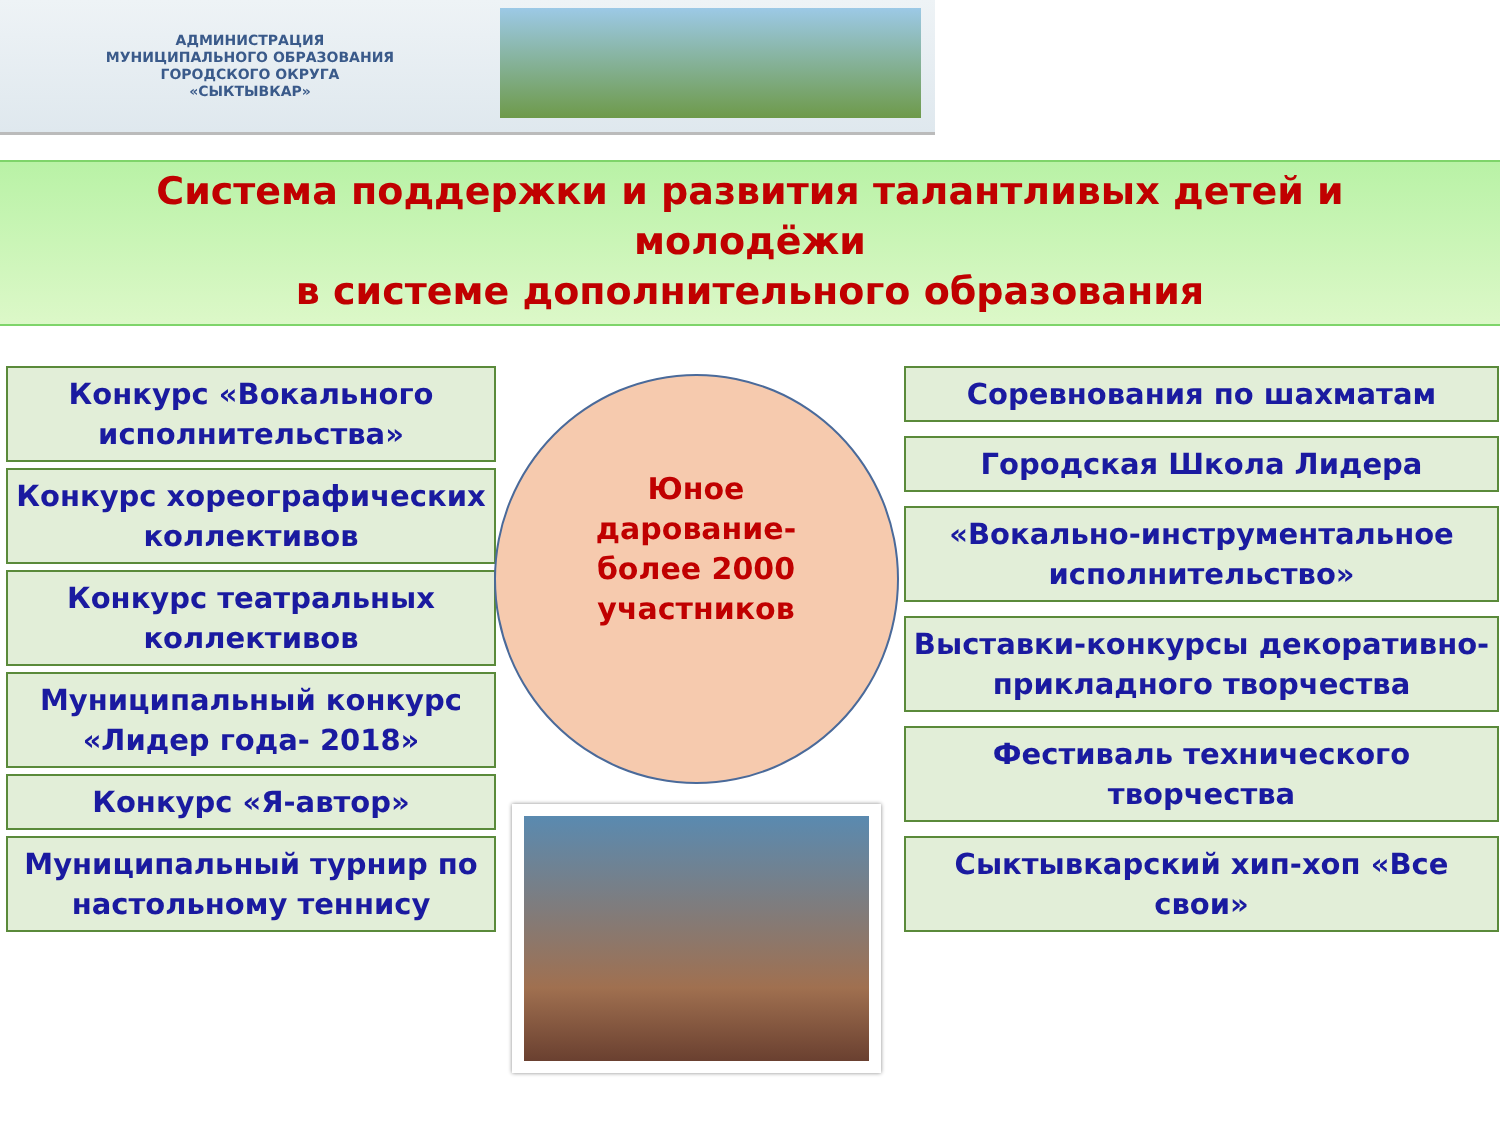АДМИНИСТРАЦИЯ
МУНИЦИПАЛЬНОГО ОБРАЗОВАНИЯ
ГОРОДСКОГО ОКРУГА
«СЫКТЫВКАР»
Система поддержки и развития талантливых детей и
молодёжи
в системе дополнительного образования
Конкурс «Вокального исполнительства»
Конкурс хореографических коллективов
Конкурс театральных коллективов
Муниципальный конкурс
«Лидер года- 2018»
Конкурс «Я-автор»
Муниципальный турнир по настольному теннису
Юное
дарование-
более 2000
участников
Соревнования по шахматам
Городская Школа Лидера
«Вокально-инструментальное исполнительство»
Выставки-конкурсы декоративно-прикладного творчества
Фестиваль технического творчества
Сыктывкарский хип-хоп «Все свои»